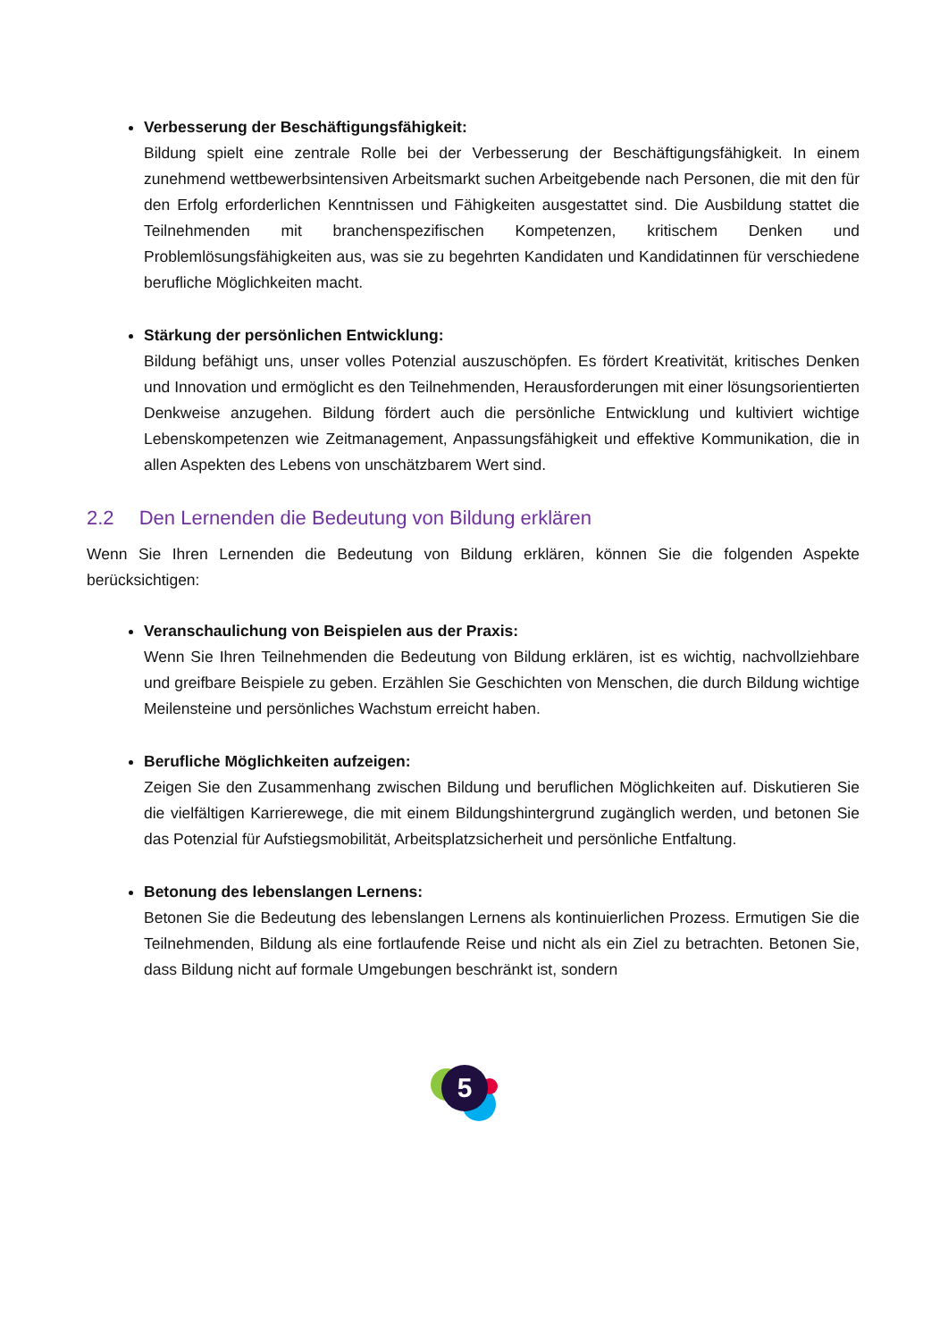Verbesserung der Beschäftigungsfähigkeit:
Bildung spielt eine zentrale Rolle bei der Verbesserung der Beschäftigungsfähigkeit. In einem zunehmend wettbewerbsintensiven Arbeitsmarkt suchen Arbeitgebende nach Personen, die mit den für den Erfolg erforderlichen Kenntnissen und Fähigkeiten ausgestattet sind. Die Ausbildung stattet die Teilnehmenden mit branchenspezifischen Kompetenzen, kritischem Denken und Problemlösungsfähigkeiten aus, was sie zu begehrten Kandidaten und Kandidatinnen für verschiedene berufliche Möglichkeiten macht.
Stärkung der persönlichen Entwicklung:
Bildung befähigt uns, unser volles Potenzial auszuschöpfen. Es fördert Kreativität, kritisches Denken und Innovation und ermöglicht es den Teilnehmenden, Herausforderungen mit einer lösungsorientierten Denkweise anzugehen. Bildung fördert auch die persönliche Entwicklung und kultiviert wichtige Lebenskompetenzen wie Zeitmanagement, Anpassungsfähigkeit und effektive Kommunikation, die in allen Aspekten des Lebens von unschätzbarem Wert sind.
2.2 Den Lernenden die Bedeutung von Bildung erklären
Wenn Sie Ihren Lernenden die Bedeutung von Bildung erklären, können Sie die folgenden Aspekte berücksichtigen:
Veranschaulichung von Beispielen aus der Praxis:
Wenn Sie Ihren Teilnehmenden die Bedeutung von Bildung erklären, ist es wichtig, nachvollziehbare und greifbare Beispiele zu geben. Erzählen Sie Geschichten von Menschen, die durch Bildung wichtige Meilensteine und persönliches Wachstum erreicht haben.
Berufliche Möglichkeiten aufzeigen:
Zeigen Sie den Zusammenhang zwischen Bildung und beruflichen Möglichkeiten auf. Diskutieren Sie die vielfältigen Karrierewege, die mit einem Bildungshintergrund zugänglich werden, und betonen Sie das Potenzial für Aufstiegsmobilität, Arbeitsplatzsicherheit und persönliche Entfaltung.
Betonung des lebenslangen Lernens:
Betonen Sie die Bedeutung des lebenslangen Lernens als kontinuierlichen Prozess. Ermutigen Sie die Teilnehmenden, Bildung als eine fortlaufende Reise und nicht als ein Ziel zu betrachten. Betonen Sie, dass Bildung nicht auf formale Umgebungen beschränkt ist, sondern
5